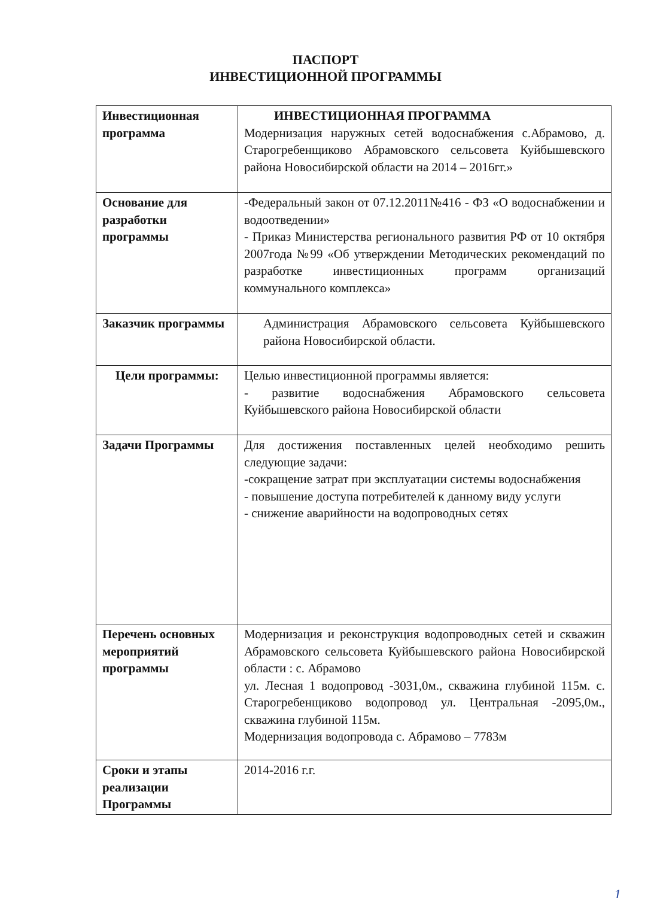ПАСПОРТ
ИНВЕСТИЦИОННОЙ ПРОГРАММЫ
| Инвестиционная программа | ИНВЕСТИЦИОННАЯ ПРОГРАММА Модернизация наружных сетей водоснабжения с.Абрамово, д. Старогребенщиково Абрамовского сельсовета Куйбышевского района Новосибирской области на 2014 – 2016гг.» |
| Основание для разработки программы | -Федеральный закон от 07.12.2011№416 - ФЗ «О водоснабжении и водоотведении» - Приказ Министерства регионального развития РФ от 10 октября 2007года №99 «Об утверждении Методических рекомендаций по разработке инвестиционных программ организаций коммунального комплекса» |
| Заказчик программы | Администрация Абрамовского сельсовета Куйбышевского района Новосибирской области. |
| Цели программы: | Целью инвестиционной программы является: - развитие водоснабжения Абрамовского сельсовета Куйбышевского района Новосибирской области |
| Задачи Программы | Для достижения поставленных целей необходимо решить следующие задачи: -сокращение затрат при эксплуатации системы водоснабжения - повышение доступа потребителей к данному виду услуги - снижение аварийности на водопроводных сетях |
| Перечень основных мероприятий программы | Модернизация и реконструкция водопроводных сетей и скважин Абрамовского сельсовета Куйбышевского района Новосибирской области : с. Абрамово ул. Лесная 1 водопровод -3031,0м., скважина глубиной 115м. с. Старогребенщиково водопровод ул. Центральная -2095,0м., скважина глубиной 115м. Модернизация водопровода с. Абрамово – 7783м |
| Сроки и этапы реализации Программы | 2014-2016 г.г. |
1